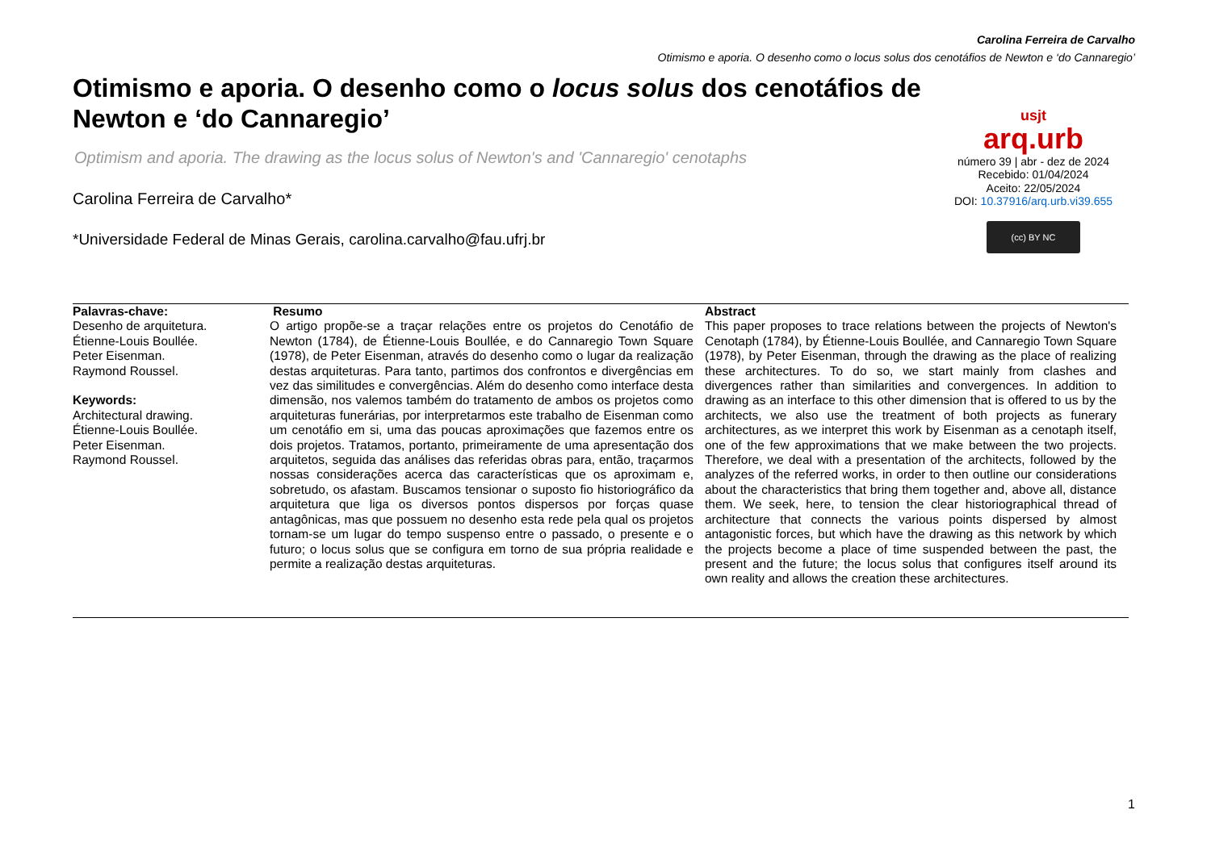Carolina Ferreira de Carvalho
Otimismo e aporia. O desenho como o locus solus dos cenotáfios de Newton e ‘do Cannaregio’
Otimismo e aporia. O desenho como o locus solus dos cenotáfios de Newton e ‘do Cannaregio’
Optimism and aporia. The drawing as the locus solus of Newton's and 'Cannaregio' cenotaphs
Carolina Ferreira de Carvalho*
*Universidade Federal de Minas Gerais, carolina.carvalho@fau.ufrj.br
usjt
arq.urb
número 39 | abr - dez de 2024
Recebido: 01/04/2024
Aceito: 22/05/2024
DOI: 10.37916/arq.urb.vi39.655
(cc) BY NC
Palavras-chave:
Desenho de arquitetura.
Étienne-Louis Boullée.
Peter Eisenman.
Raymond Roussel.
Keywords:
Architectural drawing.
Étienne-Louis Boullée.
Peter Eisenman.
Raymond Roussel.
Resumo
O artigo propõe-se a traçar relações entre os projetos do Cenotáfio de Newton (1784), de Étienne-Louis Boullée, e do Cannaregio Town Square (1978), de Peter Eisenman, através do desenho como o lugar da realização destas arquiteturas. Para tanto, partimos dos confrontos e divergências em vez das similitudes e convergências. Além do desenho como interface desta dimensão, nos valemos também do tratamento de ambos os projetos como arquiteturas funerárias, por interpretarmos este trabalho de Eisenman como um cenotáfio em si, uma das poucas aproximações que fazemos entre os dois projetos. Tratamos, portanto, primeiramente de uma apresentação dos arquitetos, seguida das análises das referidas obras para, então, traçarmos nossas considerações acerca das características que os aproximam e, sobretudo, os afastam. Buscamos tensionar o suposto fio historiográfico da arquitetura que liga os diversos pontos dispersos por forças quase antagônicas, mas que possuem no desenho esta rede pela qual os projetos tornam-se um lugar do tempo suspenso entre o passado, o presente e o futuro; o locus solus que se configura em torno de sua própria realidade e permite a realização destas arquiteturas.
Abstract
This paper proposes to trace relations between the projects of Newton's Cenotaph (1784), by Étienne-Louis Boullée, and Cannaregio Town Square (1978), by Peter Eisenman, through the drawing as the place of realizing these architectures. To do so, we start mainly from clashes and divergences rather than similarities and convergences. In addition to drawing as an interface to this other dimension that is offered to us by the architects, we also use the treatment of both projects as funerary architectures, as we interpret this work by Eisenman as a cenotaph itself, one of the few approximations that we make between the two projects. Therefore, we deal with a presentation of the architects, followed by the analyzes of the referred works, in order to then outline our considerations about the characteristics that bring them together and, above all, distance them. We seek, here, to tension the clear historiographical thread of architecture that connects the various points dispersed by almost antagonistic forces, but which have the drawing as this network by which the projects become a place of time suspended between the past, the present and the future; the locus solus that configures itself around its own reality and allows the creation these architectures.
1